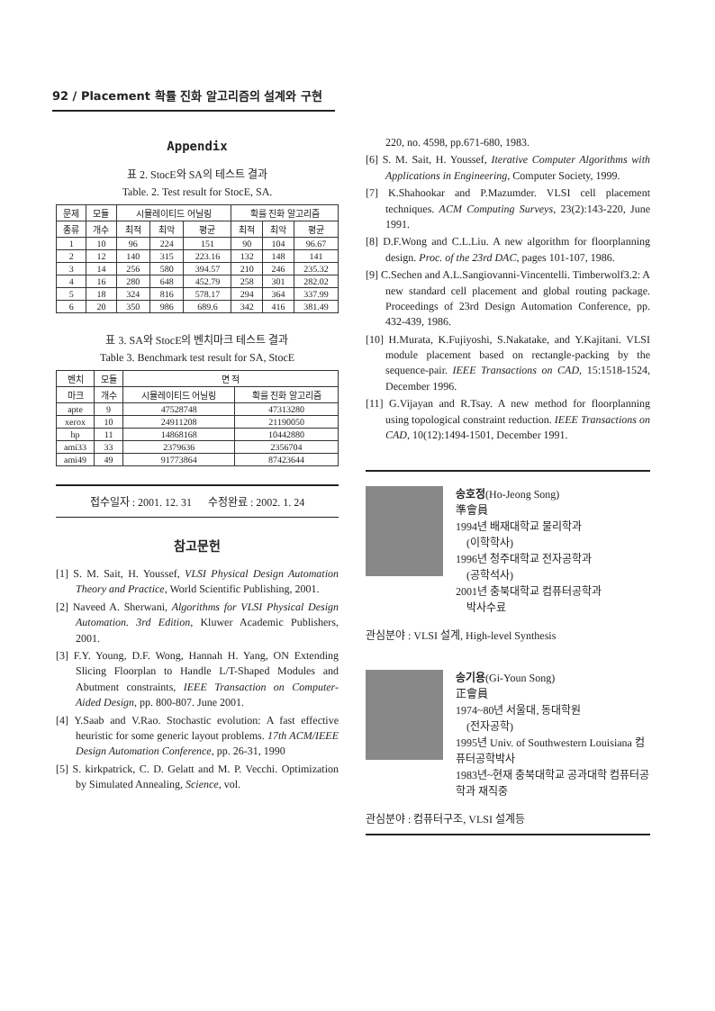92 / Placement 확률 진화 알고리즘의 설계와 구현
Appendix
표 2. StocE와 SA의 테스트 결과
Table. 2. Test result for StocE, SA.
| 문제 | 모듈 | 시뮬레이티드 어닐링 | | | 확률 진화 알고리즘 | | |
| --- | --- | --- | --- | --- | --- | --- | --- |
| 종류 | 개수 | 최적 | 최악 | 평균 | 최적 | 최악 | 평균 |
| 1 | 10 | 96 | 224 | 151 | 90 | 104 | 96.67 |
| 2 | 12 | 140 | 315 | 223.16 | 132 | 148 | 141 |
| 3 | 14 | 256 | 580 | 394.57 | 210 | 246 | 235.32 |
| 4 | 16 | 280 | 648 | 452.79 | 258 | 301 | 282.02 |
| 5 | 18 | 324 | 816 | 578.17 | 294 | 364 | 337.99 |
| 6 | 20 | 350 | 986 | 689.6 | 342 | 416 | 381.49 |
표 3. SA와 StocE의 벤치마크 테스트 결과
Table 3. Benchmark test result for SA, StocE
| 벤치 | 모듈 | 면 적 | |
| --- | --- | --- | --- |
| 마크 | 개수 | 시뮬레이티드 어닐링 | 확률 진화 알고리즘 |
| apte | 9 | 47528748 | 47313280 |
| xerox | 10 | 24911208 | 21190050 |
| hp | 11 | 14868168 | 10442880 |
| ami33 | 33 | 2379636 | 2356704 |
| ami49 | 49 | 91773864 | 87423644 |
접수일자 : 2001. 12. 31 수정완료 : 2002. 1. 24
참고문헌
[1] S. M. Sait, H. Youssef, VLSI Physical Design Automation Theory and Practice, World Scientific Publishing, 2001.
[2] Naveed A. Sherwani, Algorithms for VLSI Physical Design Automation. 3rd Edition, Kluwer Academic Publishers, 2001.
[3] F.Y. Young, D.F. Wong, Hannah H. Yang, ON Extending Slicing Floorplan to Handle L/T-Shaped Modules and Abutment constraints, IEEE Transaction on Computer-Aided Design, pp. 800-807. June 2001.
[4] Y.Saab and V.Rao. Stochastic evolution: A fast effective heuristic for some generic layout problems. 17th ACM/IEEE Design Automation Conference, pp. 26-31, 1990
[5] S. kirkpatrick, C. D. Gelatt and M. P. Vecchi. Optimization by Simulated Annealing, Science, vol.
220, no. 4598, pp.671-680, 1983.
[6] S. M. Sait, H. Youssef, Iterative Computer Algorithms with Applications in Engineering, Computer Society, 1999.
[7] K.Shahookar and P.Mazumder. VLSI cell placement techniques. ACM Computing Surveys, 23(2):143-220, June 1991.
[8] D.F.Wong and C.L.Liu. A new algorithm for floorplanning design. Proc. of the 23rd DAC, pages 101-107, 1986.
[9] C.Sechen and A.L.Sangiovanni-Vincentelli. Timberwolf3.2: A new standard cell placement and global routing package. Proceedings of 23rd Design Automation Conference, pp. 432-439, 1986.
[10] H.Murata, K.Fujiyoshi, S.Nakatake, and Y.Kajitani. VLSI module placement based on rectangle-packing by the sequence-pair. IEEE Transactions on CAD, 15:1518-1524, December 1996.
[11] G.Vijayan and R.Tsay. A new method for floorplanning using topological constraint reduction. IEEE Transactions on CAD, 10(12):1494-1501, December 1991.
송호정(Ho-Jeong Song)
準會員
1994년 배재대학교 물리학과
(이학학사)
1996년 청주대학교 전자공학과
(공학석사)
2001년 충북대학교 컴퓨터공학과
박사수료
관심분야 : VLSI 설계, High-level Synthesis
송기용(Gi-Youn Song)
正會員
1974~80년 서울대, 동대학원
(전자공학)
1995년 Univ. of Southwestern Louisiana 컴퓨터공학박사
1983년~현재 충북대학교 공과대학 컴퓨터공학과 재직중
관심분야 : 컴퓨터구조, VLSI 설계등